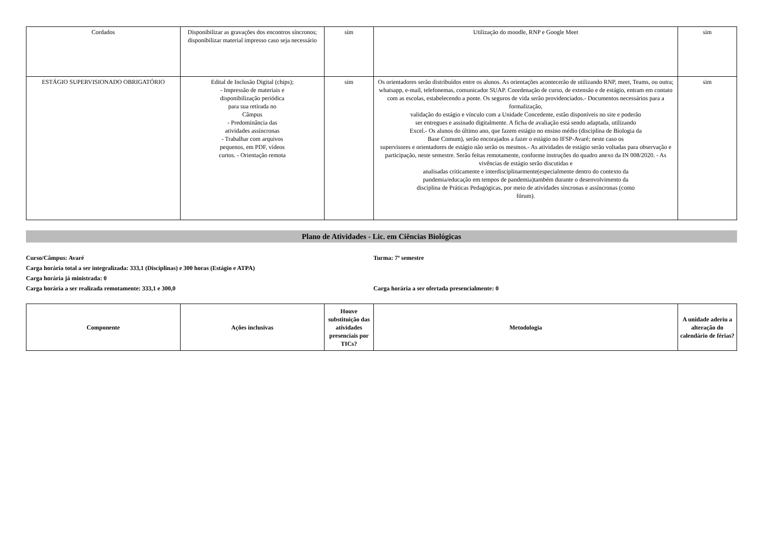| Cordados | Disponibilizar as gravações dos encontros síncronos; disponibilizar material impresso caso seja necessário | sim | Utilização do moodle, RNP e Google Meet | sim |
| ESTÁGIO SUPERVISIONADO OBRIGATÓRIO | Edital de Inclusão Digital (chips); - Impressão de materiais e disponibilização periódica para sua retirada no Câmpus - Predominância das atividades assíncronas - Trabalhar com arquivos pequenos, em PDF, vídeos curtos. - Orientação remota | sim | Os orientadores serão distribuídos entre os alunos. As orientações acontecerão de utilizando RNP, meet, Teams, ou outra; whatsapp, e-mail, telefonemas, comunicador SUAP. Coordenação de curso, de extensão e de estágio, entram em contato com as escolas, estabelecendo a ponte. Os seguros de vida serão providenciados.- Documentos necessários para a formalização, validação do estágio e vínculo com a Unidade Concedente, estão disponíveis no site e poderão ser entregues e assinado digitalmente. A ficha de avaliação está sendo adaptada, utilizando Excel.- Os alunos do último ano, que fazem estágio no ensino médio (disciplina de Biologia da Base Comum), serão encorajados a fazer o estágio no IFSP-Avaré; neste caso os supervisores e orientadores de estágio não serão os mesmos.- As atividades de estágio serão voltadas para observação e participação, neste semestre. Serão feitas remotamente, conforme instruções do quadro anexo da IN 008/2020. - As vivências de estágio serão discutidas e analisadas criticamente e interdisciplinarmente(especialmente dentro do contexto da pandemia/educação em tempos de pandemia)também durante o desenvolvimento da disciplina de Práticas Pedagógicas, por meio de atividades síncronas e assíncronas (como fórum). | sim |
Plano de Atividades - Lic. em Ciências Biológicas
Curso/Câmpus: Avaré Turma: 7º semestre
Carga horária total a ser integralizada: 333,1 (Disciplinas) e 300 horas (Estágio e ATPA)
Carga horária já ministrada: 0
Carga horária a ser realizada remotamente: 333,1 e 300,0 Carga horária a ser ofertada presencialmente: 0
| Componente | Ações inclusivas | Houve substituição das atividades presenciais por TICs? | Metodologia | A unidade aderiu a alteração do calendário de férias? |
| --- | --- | --- | --- | --- |